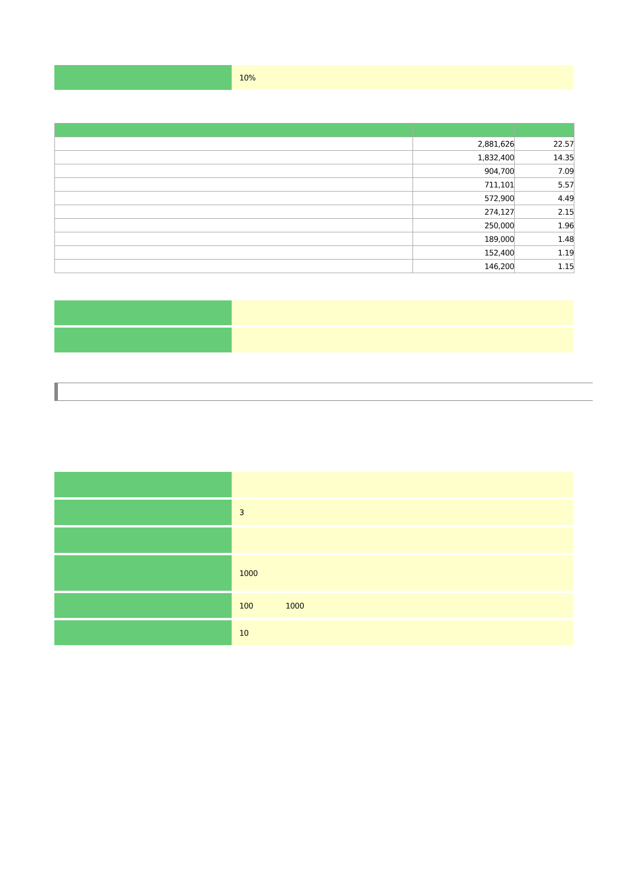10%
| | 2,881,626 | 22.57 |
| | 1,832,400 | 14.35 |
| | 904,700 | 7.09 |
| | 711,101 | 5.57 |
| | 572,900 | 4.49 |
| | 274,127 | 2.15 |
| | 250,000 | 1.96 |
| | 189,000 | 1.48 |
| | 152,400 | 1.19 |
| | 146,200 | 1.15 |
3
1000
100 1000
10